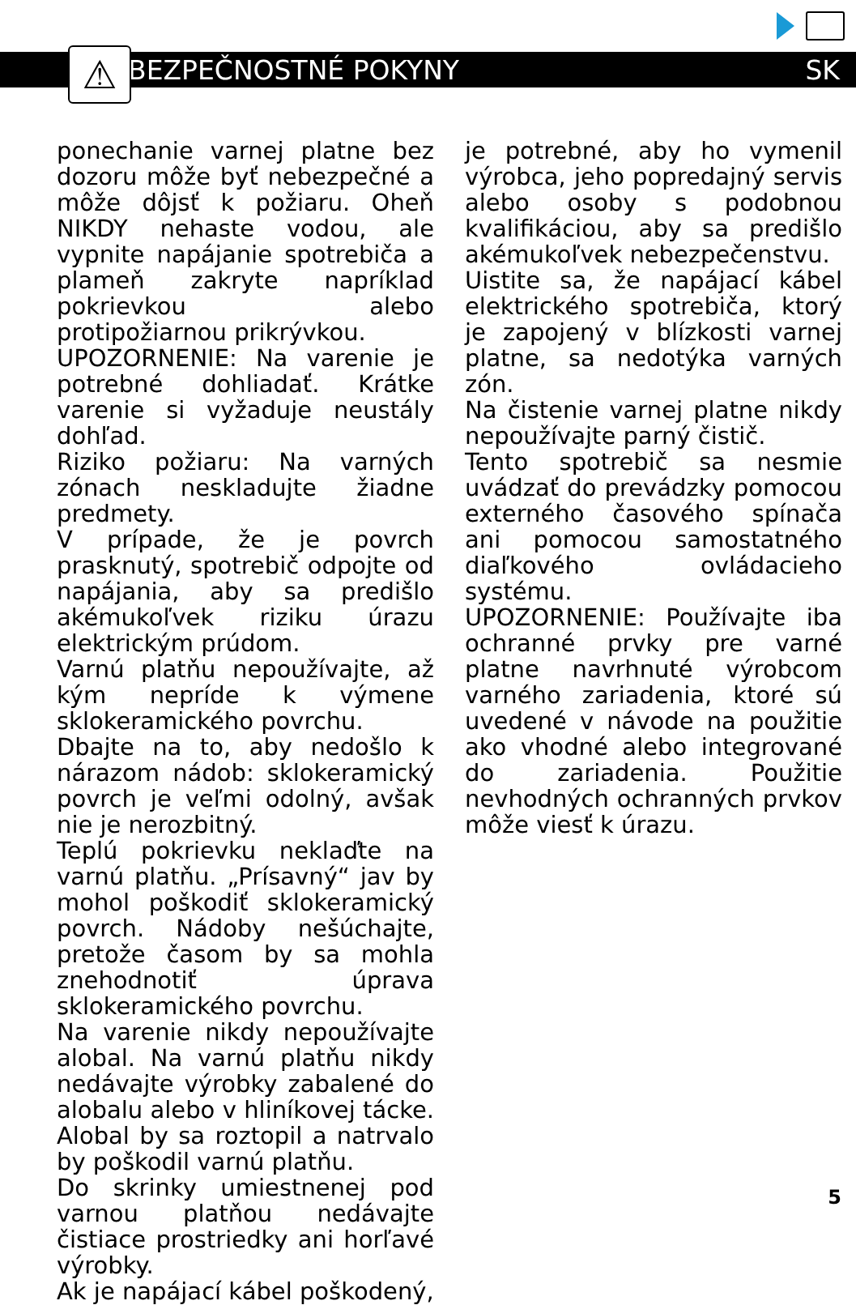⚠
BEZPEČNOSTNÉ POKYNY SK
ponechanie varnej platne bez dozoru môže byť nebezpečné a môže dôjsť k požiaru. Oheň NIKDY nehaste vodou, ale vypnite napájanie spotrebiča a plameň zakryte napríklad pokrievkou alebo protipožiarnou prikrývkou.
UPOZORNENIE: Na varenie je potrebné dohliadať. Krátke varenie si vyžaduje neustály dohľad.
Riziko požiaru: Na varných zónach neskladujte žiadne predmety.
V prípade, že je povrch prasknutý, spotrebič odpojte od napájania, aby sa predišlo akémukoľvek riziku úrazu elektrickým prúdom.
Varnú platňu nepoužívajte, až kým nepríde k výmene sklokeramického povrchu.
Dbajte na to, aby nedošlo k nárazom nádob: sklokeramický povrch je veľmi odolný, avšak nie je nerozbitný.
Teplú pokrievku neklaďte na varnú platňu. „Prísavný“ jav by mohol poškodiť sklokeramický povrch. Nádoby nešúchajte, pretože časom by sa mohla znehodnotiť úprava sklokeramického povrchu.
Na varenie nikdy nepoužívajte alobal. Na varnú platňu nikdy nedávajte výrobky zabalené do alobalu alebo v hliníkovej tácke. Alobal by sa roztopil a natrvalo by poškodil varnú platňu.
Do skrinky umiestnenej pod varnou platňou nedávajte čistiace prostriedky ani horľavé výrobky.
Ak je napájací kábel poškodený,
je potrebné, aby ho vymenil výrobca, jeho popredajný servis alebo osoby s podobnou kvalifikáciou, aby sa predišlo akémukoľvek nebezpečenstvu.
Uistite sa, že napájací kábel elektrického spotrebiča, ktorý je zapojený v blízkosti varnej platne, sa nedotýka varných zón.
Na čistenie varnej platne nikdy nepoužívajte parný čistič.
Tento spotrebič sa nesmie uvádzať do prevádzky pomocou externého časového spínača ani pomocou samostatného diaľkového ovládacieho systému.
UPOZORNENIE: Používajte iba ochranné prvky pre varné platne navrhnuté výrobcom varného zariadenia, ktoré sú uvedené v návode na použitie ako vhodné alebo integrované do zariadenia. Použitie nevhodných ochranných prvkov môže viesť k úrazu.
5